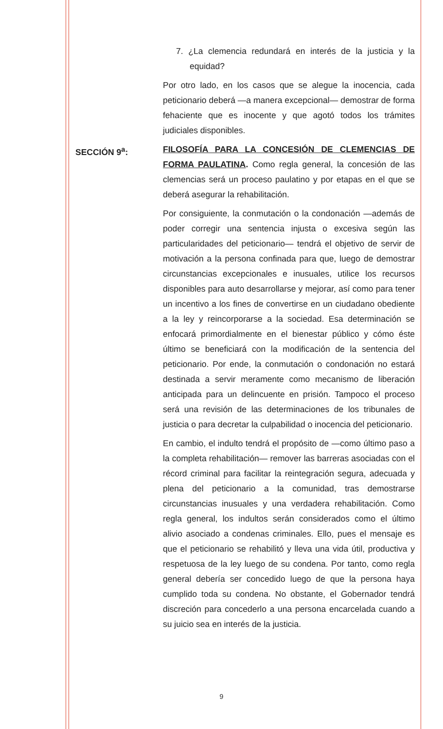7. ¿La clemencia redundará en interés de la justicia y la equidad?
Por otro lado, en los casos que se alegue la inocencia, cada peticionario deberá —a manera excepcional— demostrar de forma fehaciente que es inocente y que agotó todos los trámites judiciales disponibles.
SECCIÓN 9<sup>a</sup>: FILOSOFÍA PARA LA CONCESIÓN DE CLEMENCIAS DE FORMA PAULATINA. Como regla general, la concesión de las clemencias será un proceso paulatino y por etapas en el que se deberá asegurar la rehabilitación.
Por consiguiente, la conmutación o la condonación —además de poder corregir una sentencia injusta o excesiva según las particularidades del peticionario— tendrá el objetivo de servir de motivación a la persona confinada para que, luego de demostrar circunstancias excepcionales e inusuales, utilice los recursos disponibles para auto desarrollarse y mejorar, así como para tener un incentivo a los fines de convertirse en un ciudadano obediente a la ley y reincorporarse a la sociedad. Esa determinación se enfocará primordialmente en el bienestar público y cómo éste último se beneficiará con la modificación de la sentencia del peticionario. Por ende, la conmutación o condonación no estará destinada a servir meramente como mecanismo de liberación anticipada para un delincuente en prisión. Tampoco el proceso será una revisión de las determinaciones de los tribunales de justicia o para decretar la culpabilidad o inocencia del peticionario.
En cambio, el indulto tendrá el propósito de —como último paso a la completa rehabilitación— remover las barreras asociadas con el récord criminal para facilitar la reintegración segura, adecuada y plena del peticionario a la comunidad, tras demostrarse circunstancias inusuales y una verdadera rehabilitación. Como regla general, los indultos serán considerados como el último alivio asociado a condenas criminales. Ello, pues el mensaje es que el peticionario se rehabilitó y lleva una vida útil, productiva y respetuosa de la ley luego de su condena. Por tanto, como regla general debería ser concedido luego de que la persona haya cumplido toda su condena. No obstante, el Gobernador tendrá discreción para concederlo a una persona encarcelada cuando a su juicio sea en interés de la justicia.
9